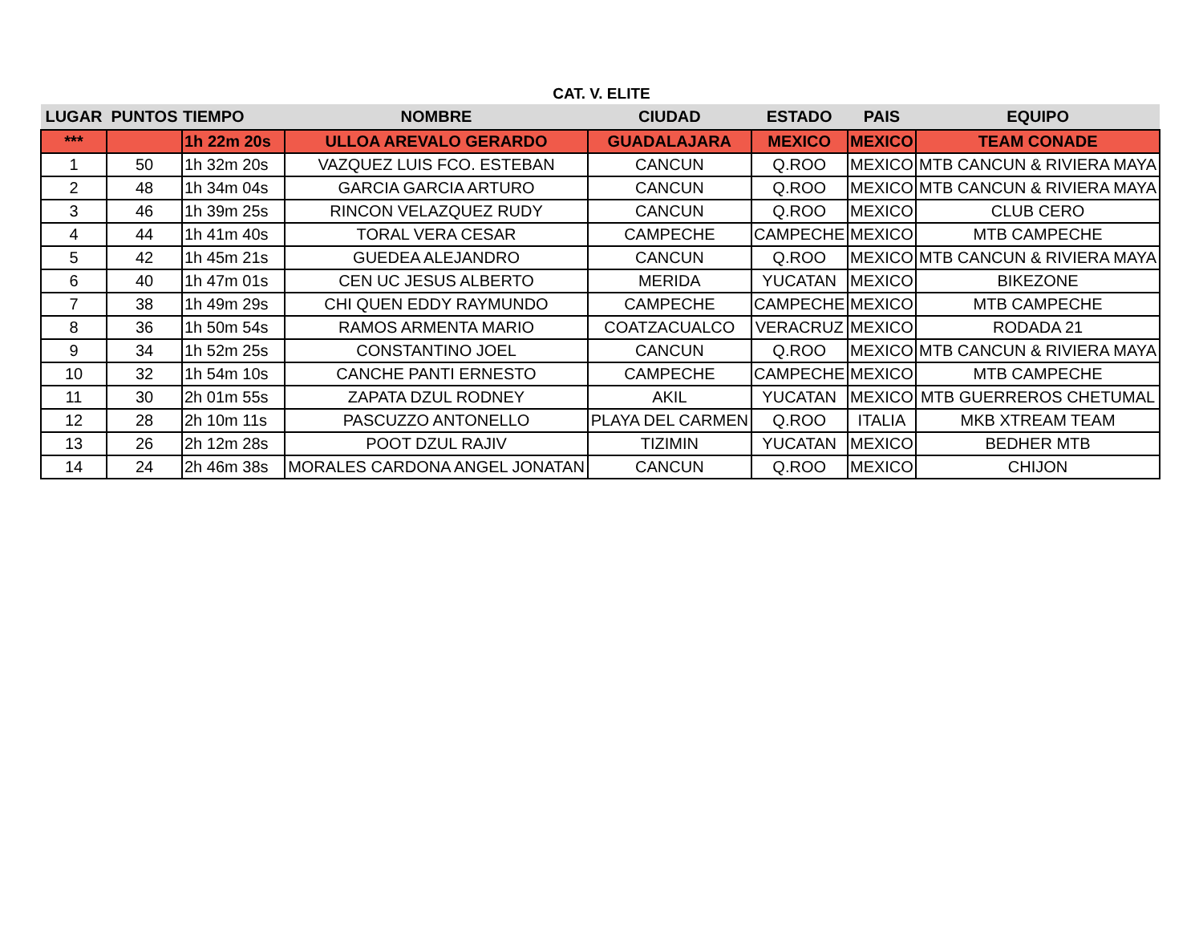CAT. V. ELITE
| LUGAR | PUNTOS | TIEMPO | NOMBRE | CIUDAD | ESTADO | PAIS | EQUIPO |
| --- | --- | --- | --- | --- | --- | --- | --- |
| *** | | 1h 22m 20s | ULLOA AREVALO GERARDO | GUADALAJARA | MEXICO | MEXICO | TEAM CONADE |
| 1 | 50 | 1h 32m 20s | VAZQUEZ LUIS FCO. ESTEBAN | CANCUN | Q.ROO | MEXICO | MTB CANCUN & RIVIERA MAYA |
| 2 | 48 | 1h 34m 04s | GARCIA GARCIA ARTURO | CANCUN | Q.ROO | MEXICO | MTB CANCUN & RIVIERA MAYA |
| 3 | 46 | 1h 39m 25s | RINCON VELAZQUEZ RUDY | CANCUN | Q.ROO | MEXICO | CLUB CERO |
| 4 | 44 | 1h 41m 40s | TORAL VERA CESAR | CAMPECHE | CAMPECHE | MEXICO | MTB CAMPECHE |
| 5 | 42 | 1h 45m 21s | GUEDEA ALEJANDRO | CANCUN | Q.ROO | MEXICO | MTB CANCUN & RIVIERA MAYA |
| 6 | 40 | 1h 47m 01s | CEN UC JESUS ALBERTO | MERIDA | YUCATAN | MEXICO | BIKEZONE |
| 7 | 38 | 1h 49m 29s | CHI QUEN EDDY RAYMUNDO | CAMPECHE | CAMPECHE | MEXICO | MTB CAMPECHE |
| 8 | 36 | 1h 50m 54s | RAMOS ARMENTA MARIO | COATZACUALCO | VERACRUZ | MEXICO | RODADA 21 |
| 9 | 34 | 1h 52m 25s | CONSTANTINO JOEL | CANCUN | Q.ROO | MEXICO | MTB CANCUN & RIVIERA MAYA |
| 10 | 32 | 1h 54m 10s | CANCHE PANTI ERNESTO | CAMPECHE | CAMPECHE | MEXICO | MTB CAMPECHE |
| 11 | 30 | 2h 01m 55s | ZAPATA DZUL RODNEY | AKIL | YUCATAN | MEXICO | MTB GUERREROS CHETUMAL |
| 12 | 28 | 2h 10m 11s | PASCUZZO ANTONELLO | PLAYA DEL CARMEN | Q.ROO | ITALIA | MKB XTREAM TEAM |
| 13 | 26 | 2h 12m 28s | POOT DZUL RAJIV | TIZIMIN | YUCATAN | MEXICO | BEDHER MTB |
| 14 | 24 | 2h 46m 38s | MORALES CARDONA ANGEL JONATAN | CANCUN | Q.ROO | MEXICO | CHIJON |